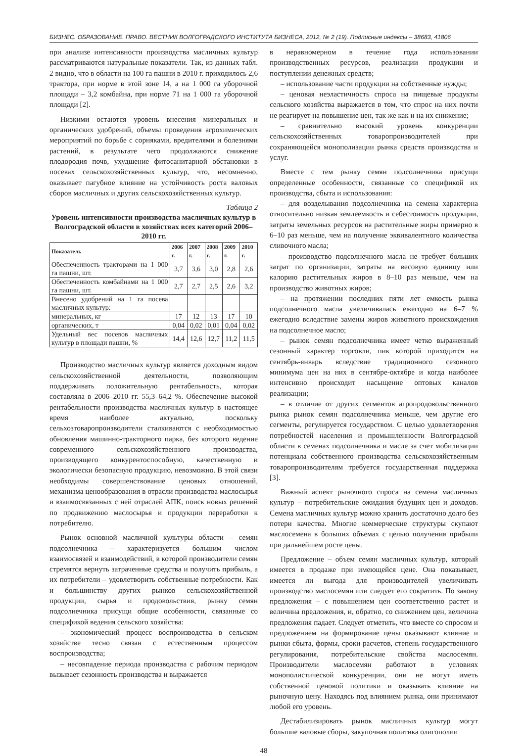БИЗНЕС. ОБРАЗОВАНИЕ. ПРАВО. ВЕСТНИК ВОЛГОГРАДСКОГО ИНСТИТУТА БИЗНЕСА, 2012, № 2 (19). Подписные индексы – 38683, 41806
при анализе интенсивности производства масличных культур рассматриваются натуральные показатели. Так, из данных табл. 2 видно, что в области на 100 га пашни в 2010 г. приходилось 2,6 трактора, при норме в этой зоне 14, а на 1 000 га уборочной площади – 3,2 комбайна, при норме 71 на 1 000 га уборочной площади [2].
Низкими остаются уровень внесения минеральных и органических удобрений, объемы проведения агрохимических мероприятий по борьбе с сорняками, вредителями и болезнями растений, в результате чего продолжаются снижение плодородия почв, ухудшение фитосанитарной обстановки в посевах сельскохозяйственных культур, что, несомненно, оказывает пагубное влияние на устойчивость роста валовых сборов масличных и других сельскохозяйственных культур.
Таблица 2
Уровень интенсивности производства масличных культур в Волгоградской области в хозяйствах всех категорий 2006–2010 гг.
| Показатель | 2006 г. | 2007 г. | 2008 г. | 2009 г. | 2010 г. |
| --- | --- | --- | --- | --- | --- |
| Обеспеченность тракторами на 1 000 га пашни, шт. | 3,7 | 3,6 | 3,0 | 2,8 | 2,6 |
| Обеспеченность комбайнами на 1 000 га пашни, шт. | 2,7 | 2,7 | 2,5 | 2,6 | 3,2 |
| Внесено удобрений на 1 га посева масличных культур: | | | | | |
| минеральных, кг | 17 | 12 | 13 | 17 | 10 |
| органических, т | 0,04 | 0,02 | 0,01 | 0,04 | 0,02 |
| Удельный вес посевов масличных культур в площади пашни, % | 14,4 | 12,6 | 12,7 | 11,2 | 11,5 |
Производство масличных культур является доходным видом сельскохозяйственной деятельности, позволяющим поддерживать положительную рентабельность, которая составляла в 2006–2010 гг. 55,3–64,2 %. Обеспечение высокой рентабельности производства масличных культур в настоящее время наиболее актуально, поскольку сельхозтоваропроизводители сталкиваются с необходимостью обновления машинно-тракторного парка, без которого ведение современного сельскохозяйственного производства, производящего конкурентоспособную, качественную и экологически безопасную продукцию, невозможно. В этой связи необходимы совершенствование ценовых отношений, механизма ценообразования в отрасли производства маслосырья и взаимосвязанных с ней отраслей АПК, поиск новых решений по продвижению маслосырья и продукции переработки к потребителю.
Рынок основной масличной культуры области – семян подсолнечника – характеризуется большим числом взаимосвязей и взаимодействий, в которой производители семян стремятся вернуть затраченные средства и получить прибыль, а их потребители – удовлетворить собственные потребности. Как и большинству других рынков сельскохозяйственной продукции, сырья и продовольствия, рынку семян подсолнечника присущи общие особенности, связанные со спецификой ведения сельского хозяйства:
– экономический процесс воспроизводства в сельском хозяйстве тесно связан с естественным процессом воспроизводства;
– несовпадение периода производства с рабочим периодом вызывает сезонность производства и выражается
в неравномерном в течение года использовании производственных ресурсов, реализации продукции и поступлении денежных средств;
– использование части продукции на собственные нужды;
– ценовая неэластичность спроса на пищевые продукты сельского хозяйства выражается в том, что спрос на них почти не реагирует на повышение цен, так же как и на их снижение;
– сравнительно высокий уровень конкуренции сельскохозяйственных товаропроизводителей при сохраняющейся монополизации рынка средств производства и услуг.
Вместе с тем рынку семян подсолнечника присущи определенные особенности, связанные со спецификой их производства, сбыта и использования:
– для возделывания подсолнечника на семена характерна относительно низкая землеемкость и себестоимость продукции, затраты земельных ресурсов на растительные жиры примерно в 6–10 раз меньше, чем на получение эквивалентного количества сливочного масла;
– производство подсолнечного масла не требует больших затрат по организации, затраты на весовую единицу или калорию растительных жиров в 8–10 раз меньше, чем на производство животных жиров;
– на протяжении последних пяти лет емкость рынка подсолнечного масла увеличивалась ежегодно на 6–7 % ежегодно вследствие замены жиров животного происхождения на подсолнечное масло;
– рынок семян подсолнечника имеет четко выраженный сезонный характер торговли, пик которой приходится на сентябрь-январь вследствие традиционного сезонного минимума цен на них в сентябре-октябре и когда наиболее интенсивно происходит насыщение оптовых каналов реализации;
– в отличие от других сегментов агропродовольственного рынка рынок семян подсолнечника меньше, чем другие его сегменты, регулируется государством. С целью удовлетворения потребностей населения и промышленности Волгоградской области в семенах подсолнечника и масле за счет мобилизации потенциала собственного производства сельскохозяйственным товаропроизводителям требуется государственная поддержка [3].
Важный аспект рыночного спроса на семена масличных культур – потребительские ожидания будущих цен и доходов. Семена масличных культур можно хранить достаточно долго без потери качества. Многие коммерческие структуры скупают маслосемена в больших объемах с целью получения прибыли при дальнейшем росте цены.
Предложение – объем семян масличных культур, который имеется в продаже при имеющейся цене. Она показывает, имеется ли выгода для производителей увеличивать производство маслосемян или следует его сократить. По закону предложения – с повышением цен соответственно растет и величина предложения, и, обратно, со снижением цен, величина предложения падает. Следует отметить, что вместе со спросом и предложением на формирование цены оказывают влияние и рынки сбыта, формы, сроки расчетов, степень государственного регулирования, потребительские свойства маслосемян. Производители маслосемян работают в условиях монополистической конкуренции, они не могут иметь собственной ценовой политики и оказывать влияние на рыночную цену. Находясь под влиянием рынка, они принимают любой его уровень.
Дестабилизировать рынок масличных культур могут большие валовые сборы, закупочная политика олигополии
48